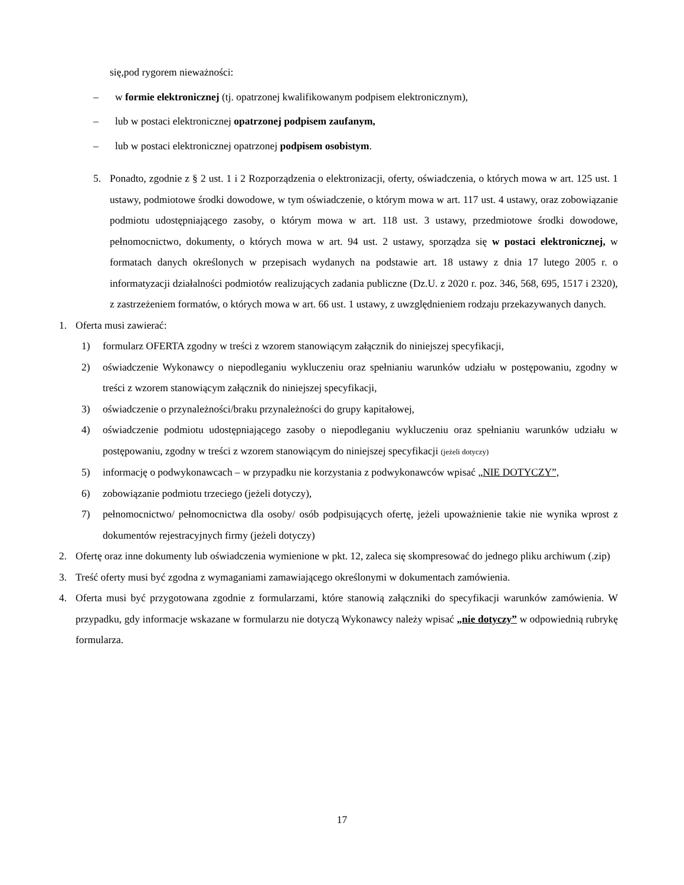się,pod rygorem nieważności:
– w formie elektronicznej (tj. opatrzonej kwalifikowanym podpisem elektronicznym),
– lub w postaci elektronicznej opatrzonej podpisem zaufanym,
– lub w postaci elektronicznej opatrzonej podpisem osobistym.
5. Ponadto, zgodnie z § 2 ust. 1 i 2 Rozporządzenia o elektronizacji, oferty, oświadczenia, o których mowa w art. 125 ust. 1 ustawy, podmiotowe środki dowodowe, w tym oświadczenie, o którym mowa w art. 117 ust. 4 ustawy, oraz zobowiązanie podmiotu udostępniającego zasoby, o którym mowa w art. 118 ust. 3 ustawy, przedmiotowe środki dowodowe, pełnomocnictwo, dokumenty, o których mowa w art. 94 ust. 2 ustawy, sporządza się w postaci elektronicznej, w formatach danych określonych w przepisach wydanych na podstawie art. 18 ustawy z dnia 17 lutego 2005 r. o informatyzacji działalności podmiotów realizujących zadania publiczne (Dz.U. z 2020 r. poz. 346, 568, 695, 1517 i 2320), z zastrzeżeniem formatów, o których mowa w art. 66 ust. 1 ustawy, z uwzględnieniem rodzaju przekazywanych danych.
1. Oferta musi zawierać:
1) formularz OFERTA zgodny w treści z wzorem stanowiącym załącznik do niniejszej specyfikacji,
2) oświadczenie Wykonawcy o niepodleganiu wykluczeniu oraz spełnianiu warunków udziału w postępowaniu, zgodny w treści z wzorem stanowiącym załącznik do niniejszej specyfikacji,
3) oświadczenie o przynależności/braku przynależności do grupy kapitałowej,
4) oświadczenie podmiotu udostępniającego zasoby o niepodleganiu wykluczeniu oraz spełnianiu warunków udziału w postępowaniu, zgodny w treści z wzorem stanowiącym do niniejszej specyfikacji (jeżeli dotyczy)
5) informację o podwykonawcach – w przypadku nie korzystania z podwykonawców wpisać „NIE DOTYCZY”,
6) zobowiązanie podmiotu trzeciego (jeżeli dotyczy),
7) pełnomocnictwo/ pełnomocnictwa dla osoby/ osób podpisujących ofertę, jeżeli upoważnienie takie nie wynika wprost z dokumentów rejestracyjnych firmy (jeżeli dotyczy)
2. Ofertę oraz inne dokumenty lub oświadczenia wymienione w pkt. 12, zaleca się skompresować do jednego pliku archiwum (.zip)
3. Treść oferty musi być zgodna z wymaganiami zamawiającego określonymi w dokumentach zamówienia.
4. Oferta musi być przygotowana zgodnie z formularzami, które stanowią załączniki do specyfikacji warunków zamówienia. W przypadku, gdy informacje wskazane w formularzu nie dotyczą Wykonawcy należy wpisać „nie dotyczy” w odpowiednią rubrykę formularza.
17